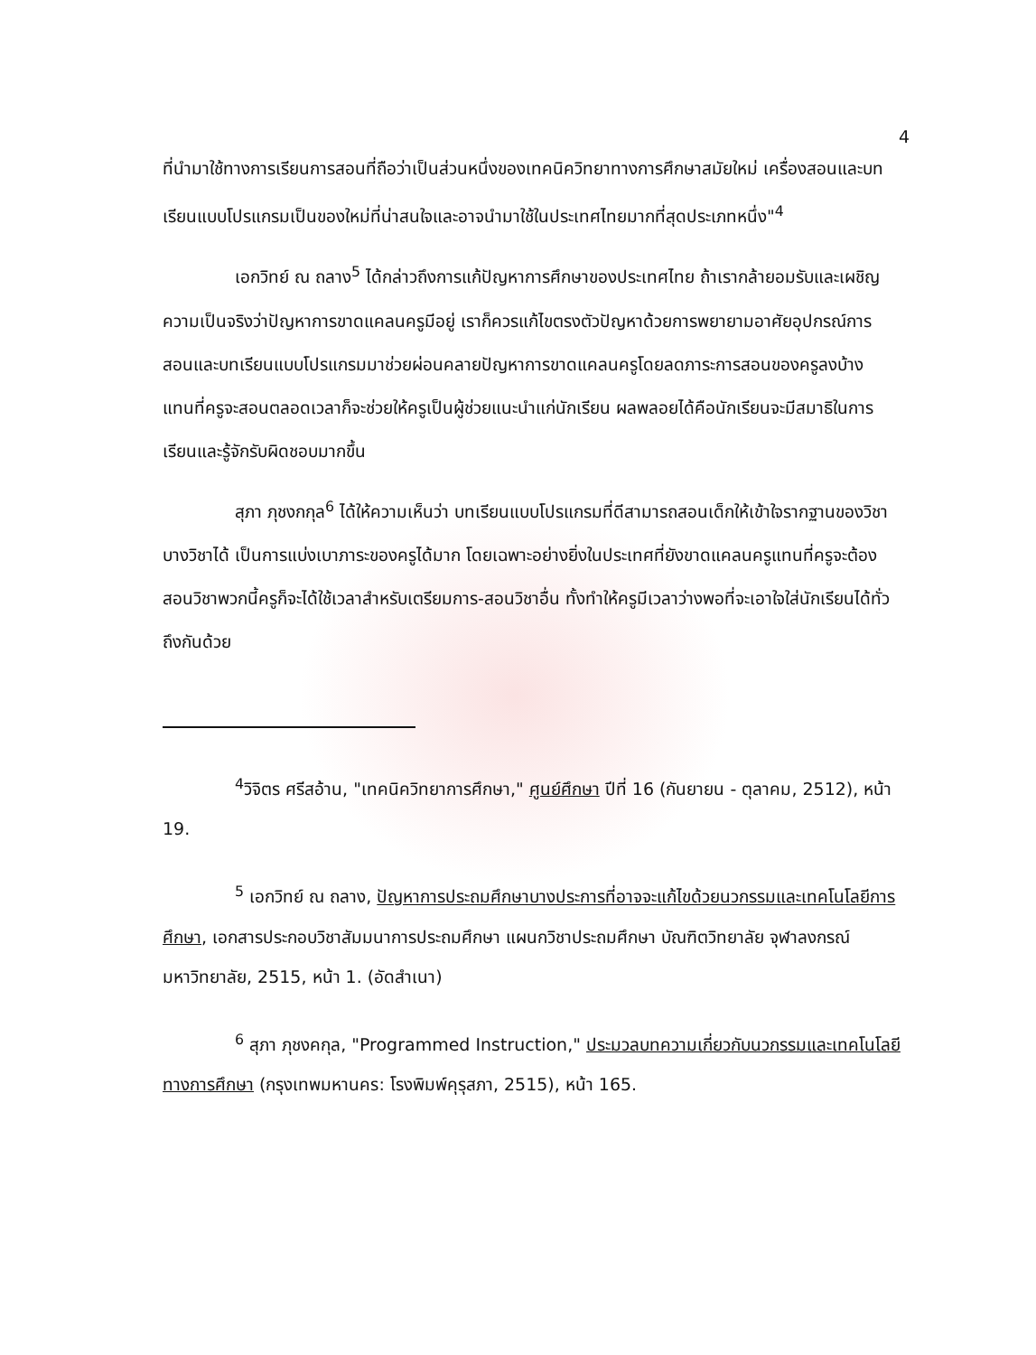4
ที่นำมาใช้ทางการเรียนการสอนที่ถือว่าเป็นส่วนหนึ่งของเทคนิควิทยาทางการศึกษาสมัยใหม่ เครื่องสอนและบทเรียนแบบโปรแกรมเป็นของใหม่ที่น่าสนใจและอาจนำมาใช้ในประเทศไทยมากที่สุดประเภทหนึ่ง"<sup>4</sup>
เอกวิทย์ ณ ถลาง<sup>5</sup> ได้กล่าวถึงการแก้ปัญหาการศึกษาของประเทศไทย ถ้าเรากล้ายอมรับและเผชิญความเป็นจริงว่าปัญหาการขาดแคลนครูมีอยู่ เราก็ควรแก้ไขตรงตัวปัญหาด้วยการพยายามอาศัยอุปกรณ์การสอนและบทเรียนแบบโปรแกรมมาช่วยผ่อนคลายปัญหาการขาดแคลนครูโดยลดภาระการสอนของครูลงบ้าง แทนที่ครูจะสอนตลอดเวลาก็จะช่วยให้ครูเป็นผู้ช่วยแนะนำแก่นักเรียน ผลพลอยได้คือนักเรียนจะมีสมาธิในการเรียนและรู้จักรับผิดชอบมากขึ้น
สุภา ภุชงกกุล<sup>6</sup> ได้ให้ความเห็นว่า บทเรียนแบบโปรแกรมที่ดีสามารถสอนเด็กให้เข้าใจรากฐานของวิชาบางวิชาได้ เป็นการแบ่งเบาภาระของครูได้มาก โดยเฉพาะอย่างยิ่งในประเทศที่ยังขาดแคลนครูแทนที่ครูจะต้องสอนวิชาพวกนี้ครูก็จะได้ใช้เวลาสำหรับเตรียมการ-สอนวิชาอื่น ทั้งทำให้ครูมีเวลาว่างพอที่จะเอาใจใส่นักเรียนได้ทั่วถึงกันด้วย
<sup>4</sup> วิจิตร ศรีสอ้าน, "เทคนิควิทยาการศึกษา," ศูนย์ศึกษา ปีที่ 16 (กันยายน - ตุลาคม, 2512), หน้า 19.
<sup>5</sup> เอกวิทย์ ณ ถลาง, ปัญหาการประถมศึกษาบางประการที่อาจจะแก้ไขด้วยนวกรรมและเทคโนโลยีการศึกษา, เอกสารประกอบวิชาสัมมนาการประถมศึกษา แผนกวิชาประถมศึกษา บัณฑิตวิทยาลัย จุฬาลงกรณ์มหาวิทยาลัย, 2515, หน้า 1. (อัดสำเนา)
<sup>6</sup> สุภา ภุชงคกุล, "Programmed Instruction," ประมวลบทความเกี่ยวกับนวกรรมและเทคโนโลยีทางการศึกษา (กรุงเทพมหานคร: โรงพิมพ์คุรุสภา, 2515), หน้า 165.